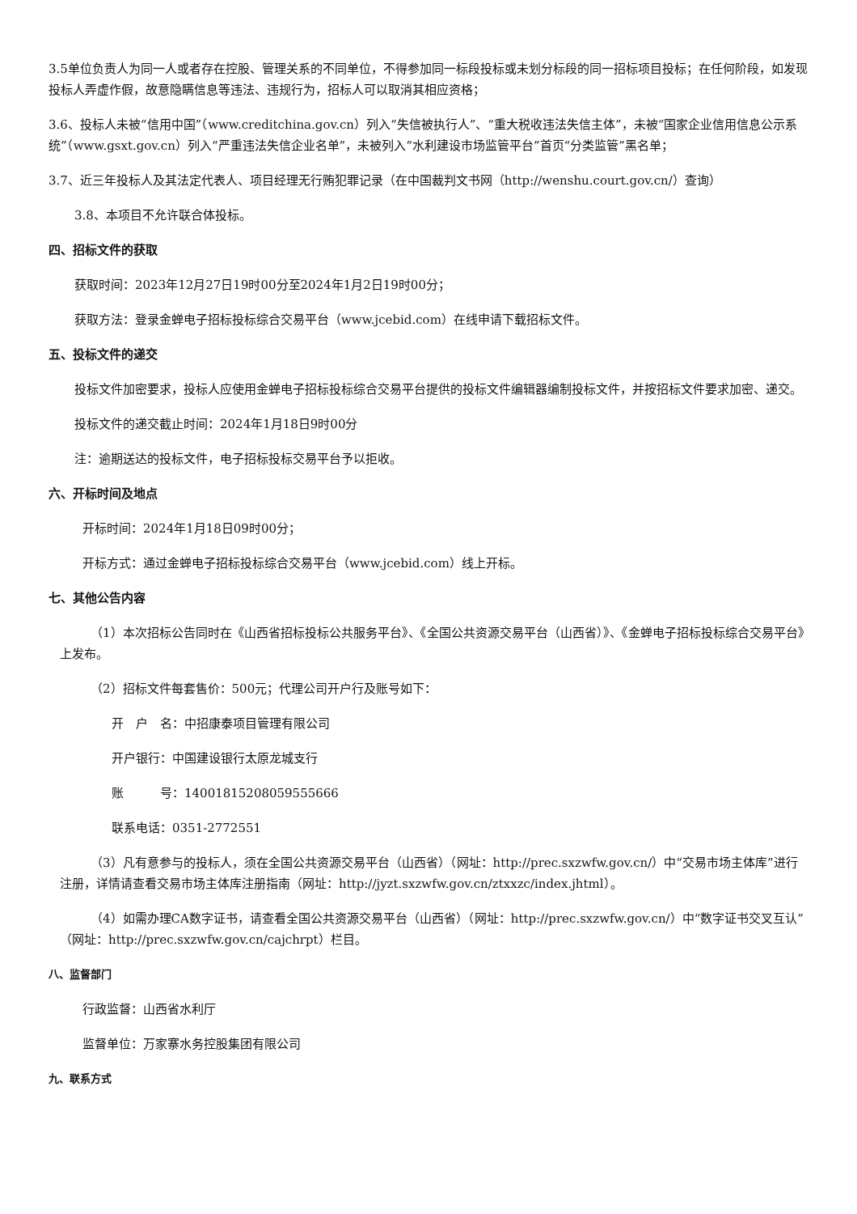3.5单位负责人为同一人或者存在控股、管理关系的不同单位，不得参加同一标段投标或未划分标段的同一招标项目投标；在任何阶段，如发现投标人弄虚作假，故意隐瞒信息等违法、违规行为，招标人可以取消其相应资格；
3.6、投标人未被“信用中国”（www.creditchina.gov.cn）列入“失信被执行人”、“重大税收违法失信主体”，未被“国家企业信用信息公示系统”（www.gsxt.gov.cn）列入“严重违法失信企业名单”，未被列入“水利建设市场监管平台”首页“分类监管”黑名单；
3.7、近三年投标人及其法定代表人、项目经理无行贿犯罪记录（在中国裁判文书网（http://wenshu.court.gov.cn/）查询）
3.8、本项目不允许联合体投标。
四、招标文件的获取
获取时间：2023年12月27日19时00分至2024年1月2日19时00分；
获取方法：登录金蝉电子招标投标综合交易平台（www.jcebid.com）在线申请下载招标文件。
五、投标文件的递交
投标文件加密要求，投标人应使用金蝉电子招标投标综合交易平台提供的投标文件编辑器编制投标文件，并按招标文件要求加密、递交。
投标文件的递交截止时间：2024年1月18日9时00分
注：逾期送达的投标文件，电子招标投标交易平台予以拒收。
六、开标时间及地点
开标时间：2024年1月18日09时00分；
开标方式：通过金蝉电子招标投标综合交易平台（www.jcebid.com）线上开标。
七、其他公告内容
（1）本次招标公告同时在《山西省招标投标公共服务平台》、《全国公共资源交易平台（山西省）》、《金蝉电子招标投标综合交易平台》上发布。
（2）招标文件每套售价：500元；代理公司开户行及账号如下：
开　户　名：中招康泰项目管理有限公司
开户银行：中国建设银行太原龙城支行
账　　　号：14001815208059555666
联系电话：0351-2772551
（3）凡有意参与的投标人，须在全国公共资源交易平台（山西省）（网址：http://prec.sxzwfw.gov.cn/）中“交易市场主体库”进行注册，详情请查看交易市场主体库注册指南（网址：http://jyzt.sxzwfw.gov.cn/ztxxzc/index.jhtml）。
（4）如需办理CA数字证书，请查看全国公共资源交易平台（山西省）（网址：http://prec.sxzwfw.gov.cn/）中“数字证书交叉互认”（网址：http://prec.sxzwfw.gov.cn/cajchrpt）栏目。
八、监督部门
行政监督：山西省水利厅
监督单位：万家寨水务控股集团有限公司
九、联系方式